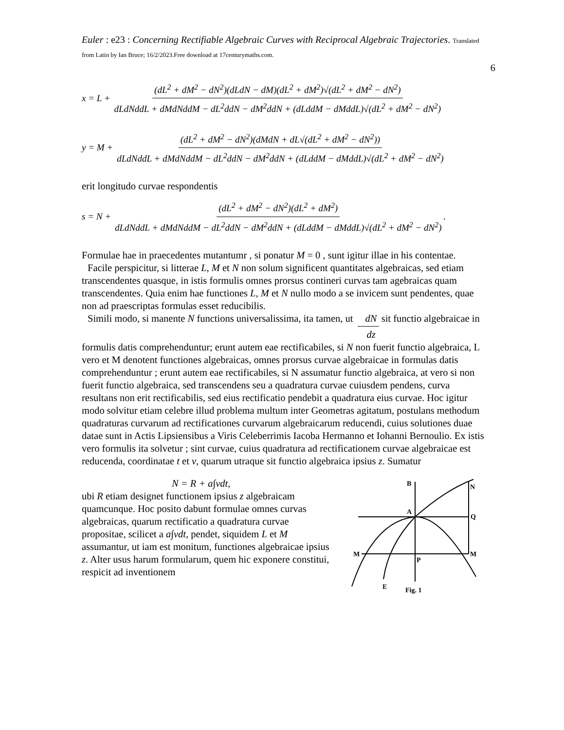Euler : e23 : Concerning Rectifiable Algebraic Curves with Reciprocal Algebraic Trajectories. Translated from Latin by Ian Bruce; 16/2/2023.Free download at 17centurymaths.com.
6
x = L + (dL<sup>2</sup> + dM<sup>2</sup> − dN<sup>2</sup>)(dLdN − dM)(dL<sup>2</sup> + dM<sup>2</sup>)√(dL<sup>2</sup> + dM<sup>2</sup> − dN<sup>2</sup>) dLdNddL + dMdNddM − dL<sup>2</sup>ddN − dM<sup>2</sup>ddN + (dLddM − dMddL)√(dL<sup>2</sup> + dM<sup>2</sup> − dN<sup>2</sup>)
y = M + (dL<sup>2</sup> + dM<sup>2</sup> − dN<sup>2</sup>)(dMdN + dL√(dL<sup>2</sup> + dM<sup>2</sup> − dN<sup>2</sup>)) dLdNddL + dMdNddM − dL<sup>2</sup>ddN − dM<sup>2</sup>ddN + (dLddM − dMddL)√(dL<sup>2</sup> + dM<sup>2</sup> − dN<sup>2</sup>)
erit longitudo curvae respondentis
s = N + (dL<sup>2</sup> + dM<sup>2</sup> − dN<sup>2</sup>)(dL<sup>2</sup> + dM<sup>2</sup>) dLdNddL + dMdNddM − dL<sup>2</sup>ddN − dM<sup>2</sup>ddN + (dLddM − dMddL)√(dL<sup>2</sup> + dM<sup>2</sup> − dN<sup>2</sup>).
Formulae hae in praecedentes mutantumr , si ponatur M = 0 , sunt igitur illae in his contentae.
Facile perspicitur, si litterae L, M et N non solum significent quantitates algebraicas, sed etiam transcendentes quasque, in istis formulis omnes prorsus contineri curvas tam agebraicas quam transcendentes. Quia enim hae functiones L, M et N nullo modo a se invicem sunt pendentes, quae non ad praescriptas formulas esset reducibilis.
Simili modo, si manente N functions universalissima, ita tamen, ut dN dz sit functio algebraicae in formulis datis comprehenduntur; erunt autem eae rectificabiles, si N non fuerit functio algebraica, L vero et M denotent functiones algebraicas, omnes prorsus curvae algebraicae in formulas datis comprehenduntur ; erunt autem eae rectificabiles, si N assumatur functio algebraica, at vero si non fuerit functio algebraica, sed transcendens seu a quadratura curvae cuiusdem pendens, curva resultans non erit rectificabilis, sed eius rectificatio pendebit a quadratura eius curvae. Hoc igitur modo solvitur etiam celebre illud problema multum inter Geometras agitatum, postulans methodum quadraturas curvarum ad rectificationes curvarum algebraicarum reducendi, cuius solutiones duae datae sunt in Actis Lipsiensibus a Viris Celeberrimis Iacoba Hermanno et Iohanni Bernoulio. Ex istis vero formulis ita solvetur ; sint curvae, cuius quadratura ad rectificationem curvae algebraicae est reducenda, coordinatae t et v, quarum utraque sit functio algebraica ipsius z. Sumatur
B
N
A
Q
M
M
P
E
Fig. 1
N = R + a∫vdt,
ubi R etiam designet functionem ipsius z algebraicam quamcunque. Hoc posito dabunt formulae omnes curvas algebraicas, quarum rectificatio a quadratura curvae propositae, scilicet a a∫vdt, pendet, siquidem L et M assumantur, ut iam est monitum, functiones algebraicae ipsius z. Alter usus harum formularum, quem hic exponere constitui, respicit ad inventionem